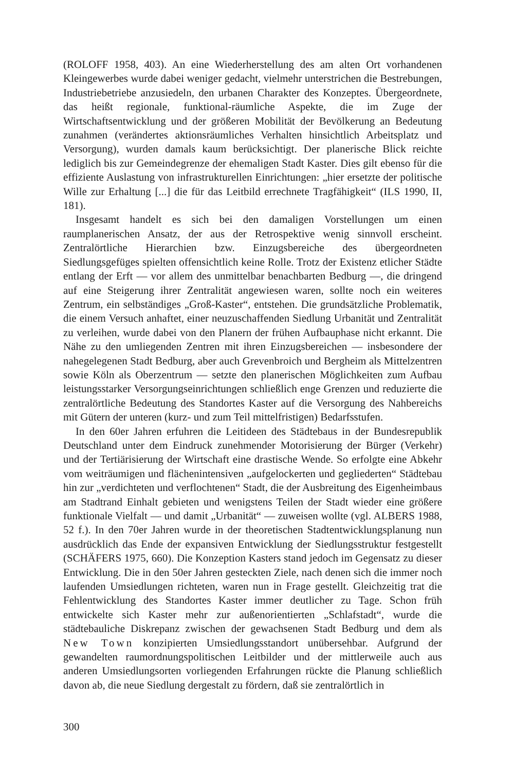(ROLOFF 1958, 403). An eine Wiederherstellung des am alten Ort vorhandenen Kleingewerbes wurde dabei weniger gedacht, vielmehr unterstrichen die Bestrebungen, Industriebetriebe anzusiedeln, den urbanen Charakter des Konzeptes. Übergeordnete, das heißt regionale, funktional-räumliche Aspekte, die im Zuge der Wirtschaftsentwicklung und der größeren Mobilität der Bevölkerung an Bedeutung zunahmen (verändertes aktionsräumliches Verhalten hinsichtlich Arbeitsplatz und Versorgung), wurden damals kaum berücksichtigt. Der planerische Blick reichte lediglich bis zur Gemeindegrenze der ehemaligen Stadt Kaster. Dies gilt ebenso für die effiziente Auslastung von infrastrukturellen Einrichtungen: „hier ersetzte der politische Wille zur Erhaltung [...] die für das Leitbild errechnete Tragfähigkeit“ (ILS 1990, II, 181).
Insgesamt handelt es sich bei den damaligen Vorstellungen um einen raumplanerischen Ansatz, der aus der Retrospektive wenig sinnvoll erscheint. Zentralörtliche Hierarchien bzw. Einzugsbereiche des übergeordneten Siedlungsgefüges spielten offensichtlich keine Rolle. Trotz der Existenz etlicher Städte entlang der Erft — vor allem des unmittelbar benachbarten Bedburg —, die dringend auf eine Steigerung ihrer Zentralität angewiesen waren, sollte noch ein weiteres Zentrum, ein selbständiges „Groß-Kaster“, entstehen. Die grundsätzliche Problematik, die einem Versuch anhaftet, einer neuzuschaffenden Siedlung Urbanität und Zentralität zu verleihen, wurde dabei von den Planern der frühen Aufbauphase nicht erkannt. Die Nähe zu den umliegenden Zentren mit ihren Einzugsbereichen — insbesondere der nahegelegenen Stadt Bedburg, aber auch Grevenbroich und Bergheim als Mittelzentren sowie Köln als Oberzentrum — setzte den planerischen Möglichkeiten zum Aufbau leistungsstarker Versorgungseinrichtungen schließlich enge Grenzen und reduzierte die zentralörtliche Bedeutung des Standortes Kaster auf die Versorgung des Nahbereichs mit Gütern der unteren (kurz- und zum Teil mittelfristigen) Bedarfsstufen.
In den 60er Jahren erfuhren die Leitideen des Städtebaus in der Bundesrepublik Deutschland unter dem Eindruck zunehmender Motorisierung der Bürger (Verkehr) und der Tertiärisierung der Wirtschaft eine drastische Wende. So erfolgte eine Abkehr vom weiträumigen und flächenintensiven „aufgelockerten und gegliederten“ Städtebau hin zur „verdichteten und verflochtenen“ Stadt, die der Ausbreitung des Eigenheimbaus am Stadtrand Einhalt gebieten und wenigstens Teilen der Stadt wieder eine größere funktionale Vielfalt — und damit „Urbanität“ — zuweisen wollte (vgl. ALBERS 1988, 52 f.). In den 70er Jahren wurde in der theoretischen Stadtentwicklungsplanung nun ausdrücklich das Ende der expansiven Entwicklung der Siedlungsstruktur festgestellt (SCHÄFERS 1975, 660). Die Konzeption Kasters stand jedoch im Gegensatz zu dieser Entwicklung. Die in den 50er Jahren gesteckten Ziele, nach denen sich die immer noch laufenden Umsiedlungen richteten, waren nun in Frage gestellt. Gleichzeitig trat die Fehlentwicklung des Standortes Kaster immer deutlicher zu Tage. Schon früh entwickelte sich Kaster mehr zur außenorientierten „Schlafstadt“, wurde die städtebauliche Diskrepanz zwischen der gewachsenen Stadt Bedburg und dem als New Town konzipierten Umsiedlungsstandort unübersehbar. Aufgrund der gewandelten raumordnungspolitischen Leitbilder und der mittlerweile auch aus anderen Umsiedlungsorten vorliegenden Erfahrungen rückte die Planung schließlich davon ab, die neue Siedlung dergestalt zu fördern, daß sie zentralörtlich in
300